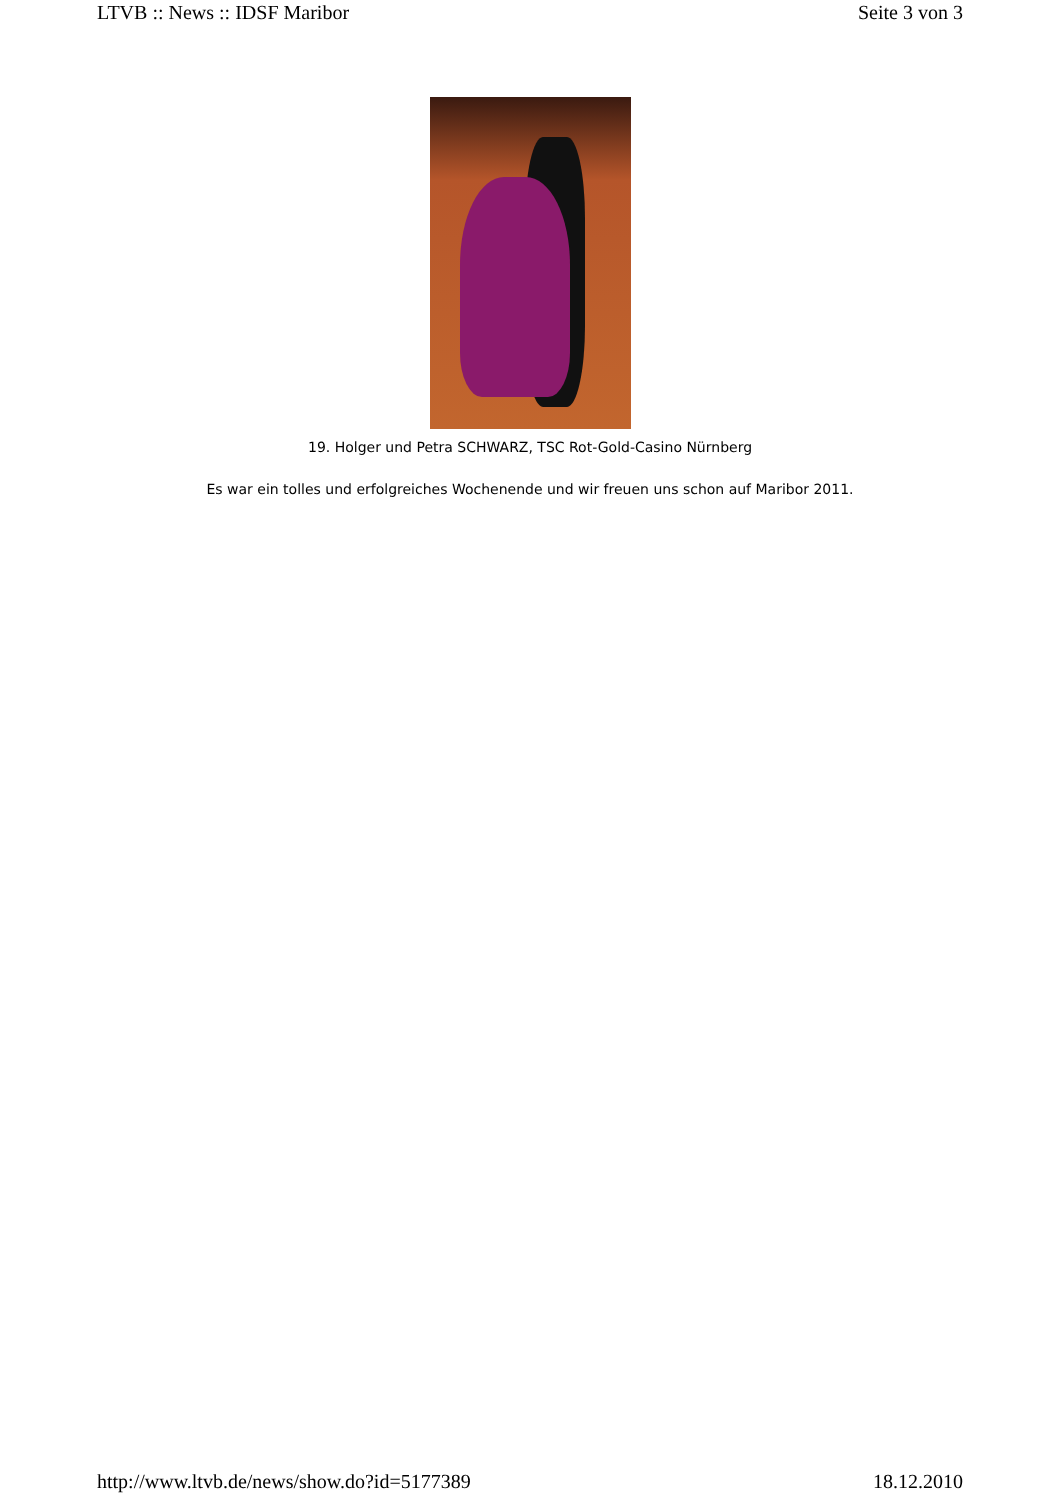LTVB :: News :: IDSF Maribor Seite 3 von 3
19. Holger und Petra SCHWARZ, TSC Rot-Gold-Casino Nürnberg
Es war ein tolles und erfolgreiches Wochenende und wir freuen uns schon auf Maribor 2011.
http://www.ltvb.de/news/show.do?id=5177389 18.12.2010